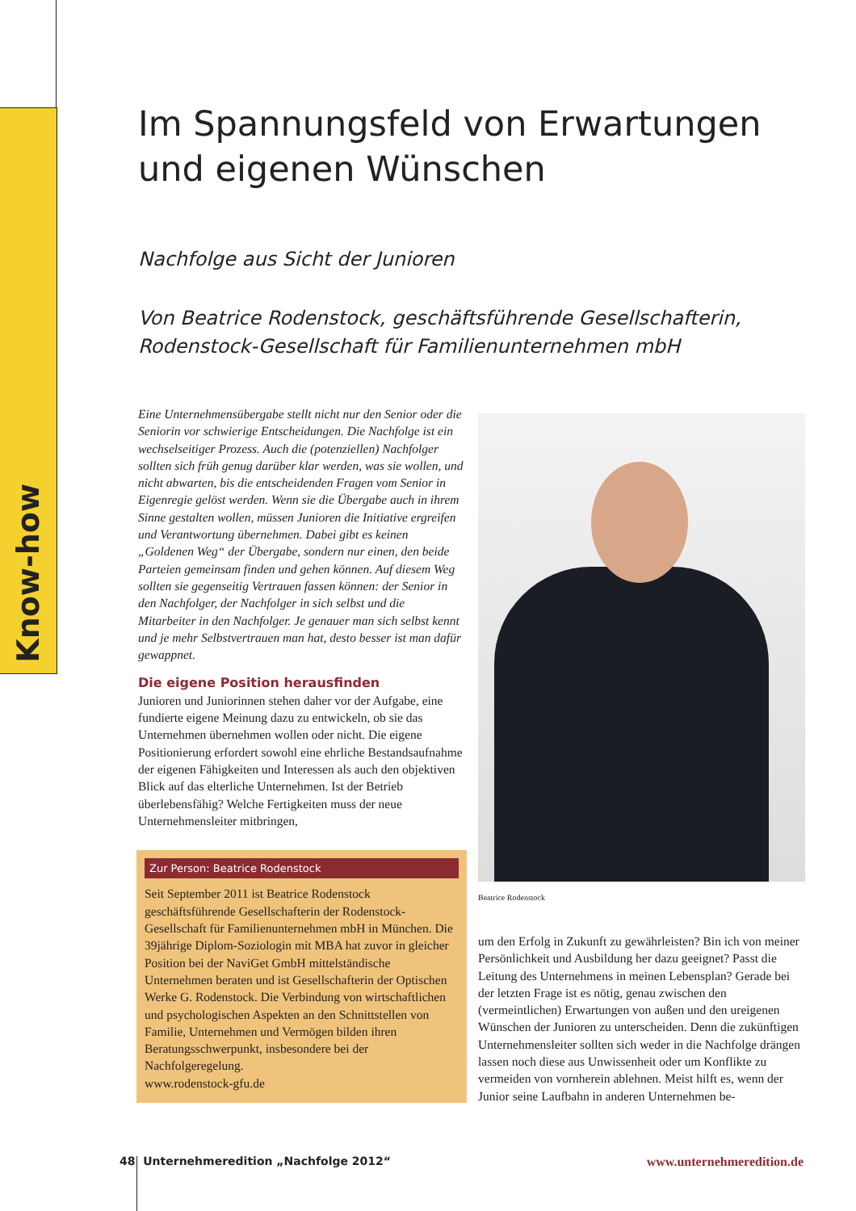Know-how
Im Spannungsfeld von Erwartungen und eigenen Wünschen
Nachfolge aus Sicht der Junioren
Von Beatrice Rodenstock, geschäftsführende Gesellschafterin, Rodenstock-Gesellschaft für Familienunternehmen mbH
Eine Unternehmensübergabe stellt nicht nur den Senior oder die Seniorin vor schwierige Entscheidungen. Die Nachfolge ist ein wechselseitiger Prozess. Auch die (potenziellen) Nachfolger sollten sich früh genug darüber klar werden, was sie wollen, und nicht abwarten, bis die entscheidenden Fragen vom Senior in Eigenregie gelöst werden. Wenn sie die Übergabe auch in ihrem Sinne gestalten wollen, müssen Junioren die Initiative ergreifen und Verantwortung übernehmen. Dabei gibt es keinen „Goldenen Weg“ der Übergabe, sondern nur einen, den beide Parteien gemeinsam finden und gehen können. Auf diesem Weg sollten sie gegenseitig Vertrauen fassen können: der Senior in den Nachfolger, der Nachfolger in sich selbst und die Mitarbeiter in den Nachfolger. Je genauer man sich selbst kennt und je mehr Selbstvertrauen man hat, desto besser ist man dafür gewappnet.
Die eigene Position herausfinden
Junioren und Juniorinnen stehen daher vor der Aufgabe, eine fundierte eigene Meinung dazu zu entwickeln, ob sie das Unternehmen übernehmen wollen oder nicht. Die eigene Positionierung erfordert sowohl eine ehrliche Bestandsaufnahme der eigenen Fähigkeiten und Interessen als auch den objektiven Blick auf das elterliche Unternehmen. Ist der Betrieb überlebensfähig? Welche Fertigkeiten muss der neue Unternehmensleiter mitbringen,
Zur Person: Beatrice Rodenstock
Seit September 2011 ist Beatrice Rodenstock geschäftsführende Gesellschafterin der Rodenstock-Gesellschaft für Familienunternehmen mbH in München. Die 39jährige Diplom-Soziologin mit MBA hat zuvor in gleicher Position bei der NaviGet GmbH mittelständische Unternehmen beraten und ist Gesellschafterin der Optischen Werke G. Rodenstock. Die Verbindung von wirtschaftlichen und psychologischen Aspekten an den Schnittstellen von Familie, Unternehmen und Vermögen bilden ihren Beratungsschwerpunkt, insbesondere bei der Nachfolgeregelung.
www.rodenstock-gfu.de
Beatrice Rodenstock
um den Erfolg in Zukunft zu gewährleisten? Bin ich von meiner Persönlichkeit und Ausbildung her dazu geeignet? Passt die Leitung des Unternehmens in meinen Lebensplan? Gerade bei der letzten Frage ist es nötig, genau zwischen den (vermeintlichen) Erwartungen von außen und den ureigenen Wünschen der Junioren zu unterscheiden. Denn die zukünftigen Unternehmensleiter sollten sich weder in die Nachfolge drängen lassen noch diese aus Unwissenheit oder um Konflikte zu vermeiden von vornherein ablehnen. Meist hilft es, wenn der Junior seine Laufbahn in anderen Unternehmen be-
48 Unternehmeredition „Nachfolge 2012“www.unternehmeredition.de